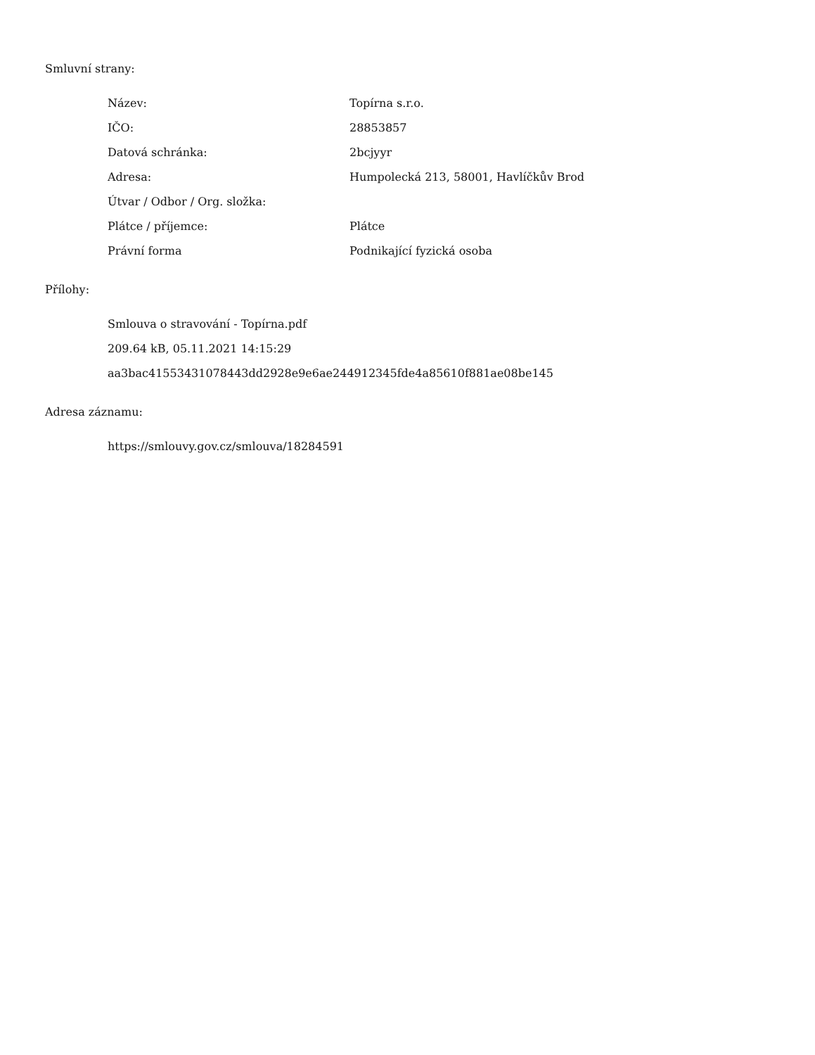Smluvní strany:
| Název: | Topírna s.r.o. |
| IČO: | 28853857 |
| Datová schránka: | 2bcjyyr |
| Adresa: | Humpolecká 213, 58001, Havlíčkův Brod |
| Útvar / Odbor / Org. složka: | |
| Plátce / příjemce: | Plátce |
| Právní forma | Podnikající fyzická osoba |
Přílohy:
Smlouva o stravování - Topírna.pdf
209.64 kB, 05.11.2021 14:15:29
aa3bac41553431078443dd2928e9e6ae244912345fde4a85610f881ae08be145
Adresa záznamu:
https://smlouvy.gov.cz/smlouva/18284591